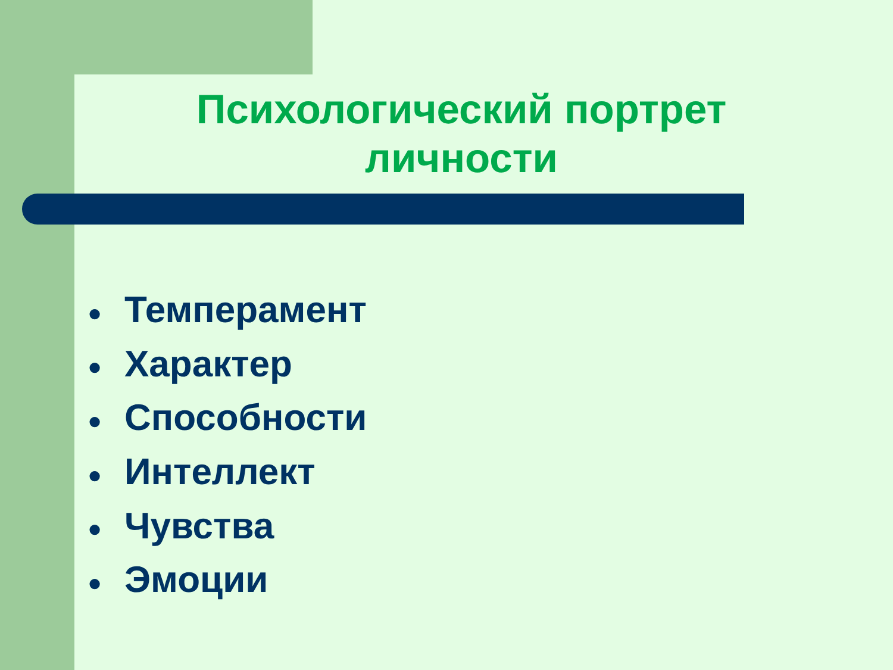Психологический портрет личности
● Темперамент
● Характер
● Способности
● Интеллект
● Чувства
● Эмоции